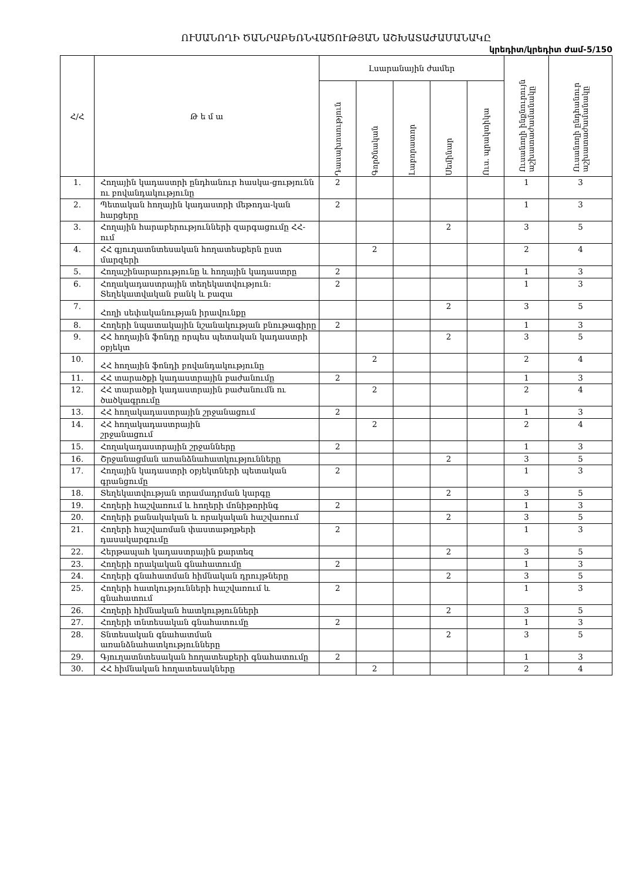ՈՒՍԱՆՈՂԻ ԾԱՆՐԱԲԵՌՆՎԱԾՈՒԹՅԱՆ ԱՇԽԱՏԱԺԱՄԱՆԱԿԸ
կրեդիտ/կրեդիտ ժամ-5/150
| Հ/Հ | Թ ե մ ա | Լսարանային ժամեր | | | | | Ուսանողի ինքնուրույն աշխատաժամանակը | Ուսանողի ընդհանուր աշխատաժամանակը |
| --- | --- | --- | --- | --- | --- | --- | --- | --- |
| | | Դասախոսություն | Գործնական | Լաբորատոր | Սեմինար | Ուս. պրակտիկա | | |
| 1. | Հողային կադաստրի ընդհանուր հասկա-ցությունն ու բովանդակությունը | 2 | | | | | 1 | 3 |
| 2. | Պետական հողային կադաստրի մեթոդա-կան հարցերը | 2 | | | | | 1 | 3 |
| 3. | Հողային հարաբերությունների զարգացումը ՀՀ-ում | | | | 2 | | 3 | 5 |
| 4. | ՀՀ գյուղատնտեսական հողատեսքերն ըստ մարզերի | | 2 | | | | 2 | 4 |
| 5. | Հողաշինարարությունը և հողային կադաստրը | 2 | | | | | 1 | 3 |
| 6. | Հողակադաստրային տեղեկատվություն: Տեղեկատվական բանկ և բազա | 2 | | | | | 1 | 3 |
| 7. | Հողի սեփականության իրավունքը | | | | 2 | | 3 | 5 |
| 8. | Հողերի նպատակային նշանակության բնութագիրը | 2 | | | | | 1 | 3 |
| 9. | ՀՀ հողային ֆոնդը որպես պետական կադաստրի օբյեկտ | | | | 2 | | 3 | 5 |
| 10. | ՀՀ հողային ֆոնդի բովանդակությունը | | 2 | | | | 2 | 4 |
| 11. | ՀՀ տարածքի կադաստրային բաժանումը | 2 | | | | | 1 | 3 |
| 12. | ՀՀ տարածքի կադաստրային բաժանումն ու ծածկագրումը | | 2 | | | | 2 | 4 |
| 13. | ՀՀ հողակադաստրային շրջանացում | 2 | | | | | 1 | 3 |
| 14. | ՀՀ հողակադաստրային շրջանացում | | 2 | | | | 2 | 4 |
| 15. | Հողակադաստրային շրջանները | 2 | | | | | 1 | 3 |
| 16. | Շրջանացման առանձնահատկությունները | | | | 2 | | 3 | 5 |
| 17. | Հողային կադաստրի օբյեկտների պետական գրանցումը | 2 | | | | | 1 | 3 |
| 18. | Տեղեկատվության տրամադրման կարգը | | | | 2 | | 3 | 5 |
| 19. | Հողերի հաշվառում և հողերի մոնիթորինգ | 2 | | | | | 1 | 3 |
| 20. | Հողերի քանակական և որակական հաշվառում | | | | 2 | | 3 | 5 |
| 21. | Հողերի հաշվառման փաստաթղթերի դասակարգումը | 2 | | | | | 1 | 3 |
| 22. | Հերթապահ կադաստրային քարտեզ | | | | 2 | | 3 | 5 |
| 23. | Հողերի որակական գնահատումը | 2 | | | | | 1 | 3 |
| 24. | Հողերի գնահատման հիմնական դրույթները | | | | 2 | | 3 | 5 |
| 25. | Հողերի հատկությունների հաշվառում և գնահատում | 2 | | | | | 1 | 3 |
| 26. | Հողերի հիմնական հատկությունների | | | | 2 | | 3 | 5 |
| 27. | Հողերի տնտեսական գնահատումը | 2 | | | | | 1 | 3 |
| 28. | Տնտեսական գնահատման առանձնահատկությունները | | | | 2 | | 3 | 5 |
| 29. | Գյուղատնտեսական հողատեսքերի գնահատումը | 2 | | | | | 1 | 3 |
| 30. | ՀՀ հիմնական հողատեսակները | | 2 | | | | 2 | 4 |